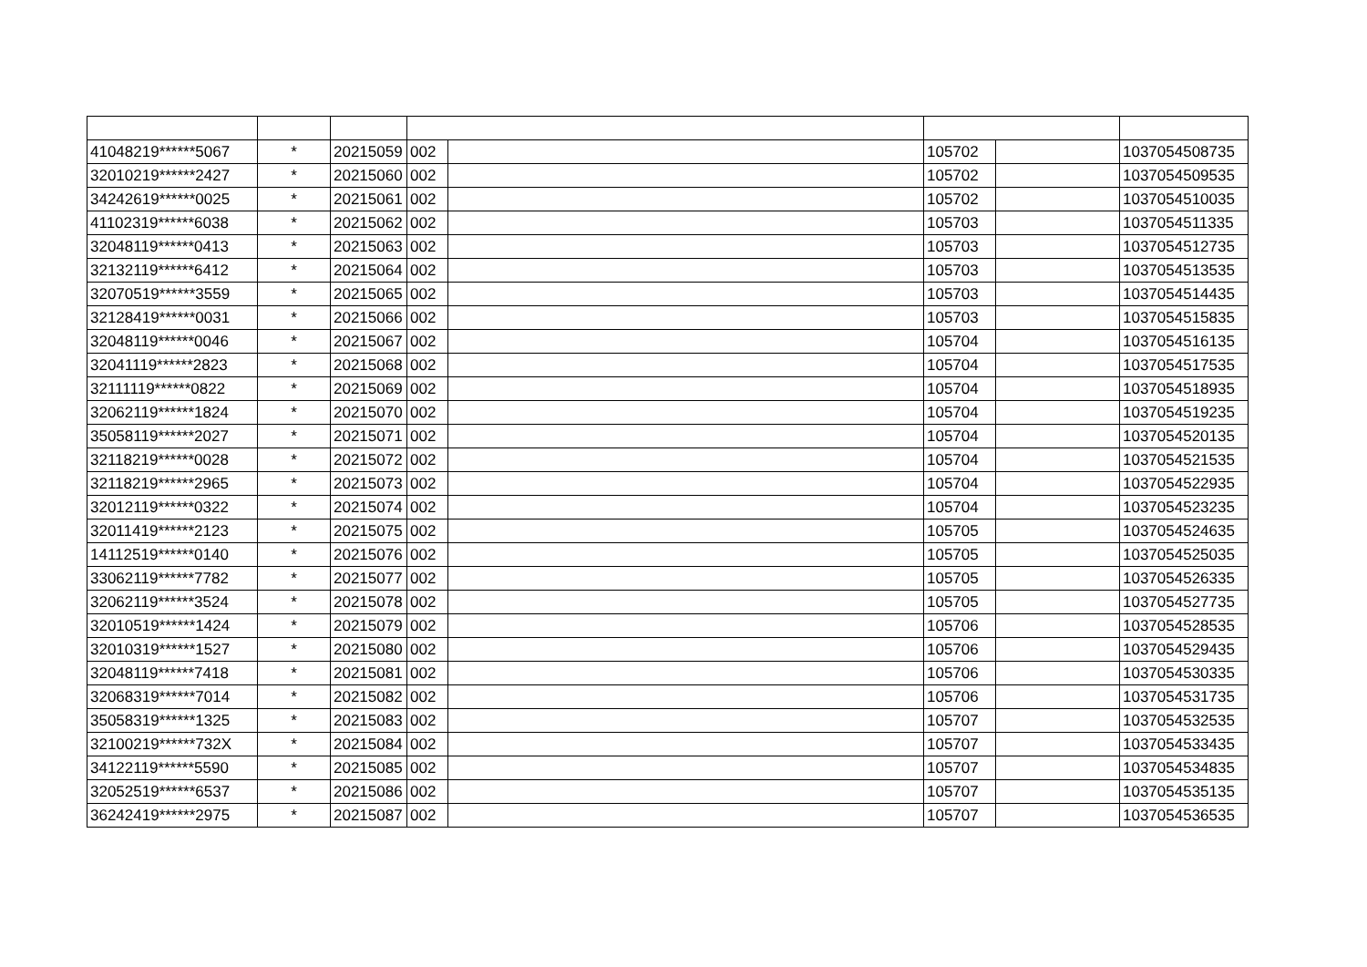| 41048219******5067 | * | 20215059 | 002 | | 105702 | | 1037054508735 |
| 32010219******2427 | * | 20215060 | 002 | | 105702 | | 1037054509535 |
| 34242619******0025 | * | 20215061 | 002 | | 105702 | | 1037054510035 |
| 41102319******6038 | * | 20215062 | 002 | | 105703 | | 1037054511335 |
| 32048119******0413 | * | 20215063 | 002 | | 105703 | | 1037054512735 |
| 32132119******6412 | * | 20215064 | 002 | | 105703 | | 1037054513535 |
| 32070519******3559 | * | 20215065 | 002 | | 105703 | | 1037054514435 |
| 32128419******0031 | * | 20215066 | 002 | | 105703 | | 1037054515835 |
| 32048119******0046 | * | 20215067 | 002 | | 105704 | | 1037054516135 |
| 32041119******2823 | * | 20215068 | 002 | | 105704 | | 1037054517535 |
| 32111119******0822 | * | 20215069 | 002 | | 105704 | | 1037054518935 |
| 32062119******1824 | * | 20215070 | 002 | | 105704 | | 1037054519235 |
| 35058119******2027 | * | 20215071 | 002 | | 105704 | | 1037054520135 |
| 32118219******0028 | * | 20215072 | 002 | | 105704 | | 1037054521535 |
| 32118219******2965 | * | 20215073 | 002 | | 105704 | | 1037054522935 |
| 32012119******0322 | * | 20215074 | 002 | | 105704 | | 1037054523235 |
| 32011419******2123 | * | 20215075 | 002 | | 105705 | | 1037054524635 |
| 14112519******0140 | * | 20215076 | 002 | | 105705 | | 1037054525035 |
| 33062119******7782 | * | 20215077 | 002 | | 105705 | | 1037054526335 |
| 32062119******3524 | * | 20215078 | 002 | | 105705 | | 1037054527735 |
| 32010519******1424 | * | 20215079 | 002 | | 105706 | | 1037054528535 |
| 32010319******1527 | * | 20215080 | 002 | | 105706 | | 1037054529435 |
| 32048119******7418 | * | 20215081 | 002 | | 105706 | | 1037054530335 |
| 32068319******7014 | * | 20215082 | 002 | | 105706 | | 1037054531735 |
| 35058319******1325 | * | 20215083 | 002 | | 105707 | | 1037054532535 |
| 32100219******732X | * | 20215084 | 002 | | 105707 | | 1037054533435 |
| 34122119******5590 | * | 20215085 | 002 | | 105707 | | 1037054534835 |
| 32052519******6537 | * | 20215086 | 002 | | 105707 | | 1037054535135 |
| 36242419******2975 | * | 20215087 | 002 | | 105707 | | 1037054536535 |